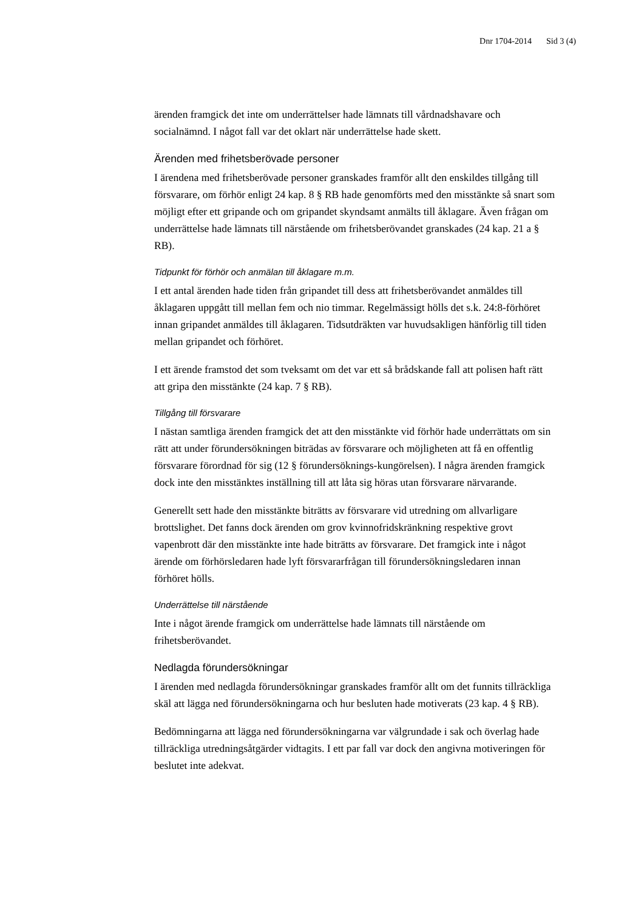Dnr 1704-2014 Sid 3 (4)
ärenden framgick det inte om underrättelser hade lämnats till vårdnadshavare och socialnämnd. I något fall var det oklart när underrättelse hade skett.
Ärenden med frihetsberövade personer
I ärendena med frihetsberövade personer granskades framför allt den enskildes tillgång till försvarare, om förhör enligt 24 kap. 8 § RB hade genomförts med den misstänkte så snart som möjligt efter ett gripande och om gripandet skyndsamt anmälts till åklagare. Även frågan om underrättelse hade lämnats till närstående om frihetsberövandet granskades (24 kap. 21 a § RB).
Tidpunkt för förhör och anmälan till åklagare m.m.
I ett antal ärenden hade tiden från gripandet till dess att frihetsberövandet anmäldes till åklagaren uppgått till mellan fem och nio timmar. Regelmässigt hölls det s.k. 24:8-förhöret innan gripandet anmäldes till åklagaren. Tidsutdräkten var huvudsakligen hänförlig till tiden mellan gripandet och förhöret.
I ett ärende framstod det som tveksamt om det var ett så brådskande fall att polisen haft rätt att gripa den misstänkte (24 kap. 7 § RB).
Tillgång till försvarare
I nästan samtliga ärenden framgick det att den misstänkte vid förhör hade underrättats om sin rätt att under förundersökningen biträdas av försvarare och möjligheten att få en offentlig försvarare förordnad för sig (12 § förundersöknings-kungörelsen). I några ärenden framgick dock inte den misstänktes inställning till att låta sig höras utan försvarare närvarande.
Generellt sett hade den misstänkte biträtts av försvarare vid utredning om allvarligare brottslighet. Det fanns dock ärenden om grov kvinnofridskränkning respektive grovt vapenbrott där den misstänkte inte hade biträtts av försvarare. Det framgick inte i något ärende om förhörsledaren hade lyft försvararfrågan till förundersökningsledaren innan förhöret hölls.
Underrättelse till närstående
Inte i något ärende framgick om underrättelse hade lämnats till närstående om frihetsberövandet.
Nedlagda förundersökningar
I ärenden med nedlagda förundersökningar granskades framför allt om det funnits tillräckliga skäl att lägga ned förundersökningarna och hur besluten hade motiverats (23 kap. 4 § RB).
Bedömningarna att lägga ned förundersökningarna var välgrundade i sak och överlag hade tillräckliga utredningsåtgärder vidtagits. I ett par fall var dock den angivna motiveringen för beslutet inte adekvat.